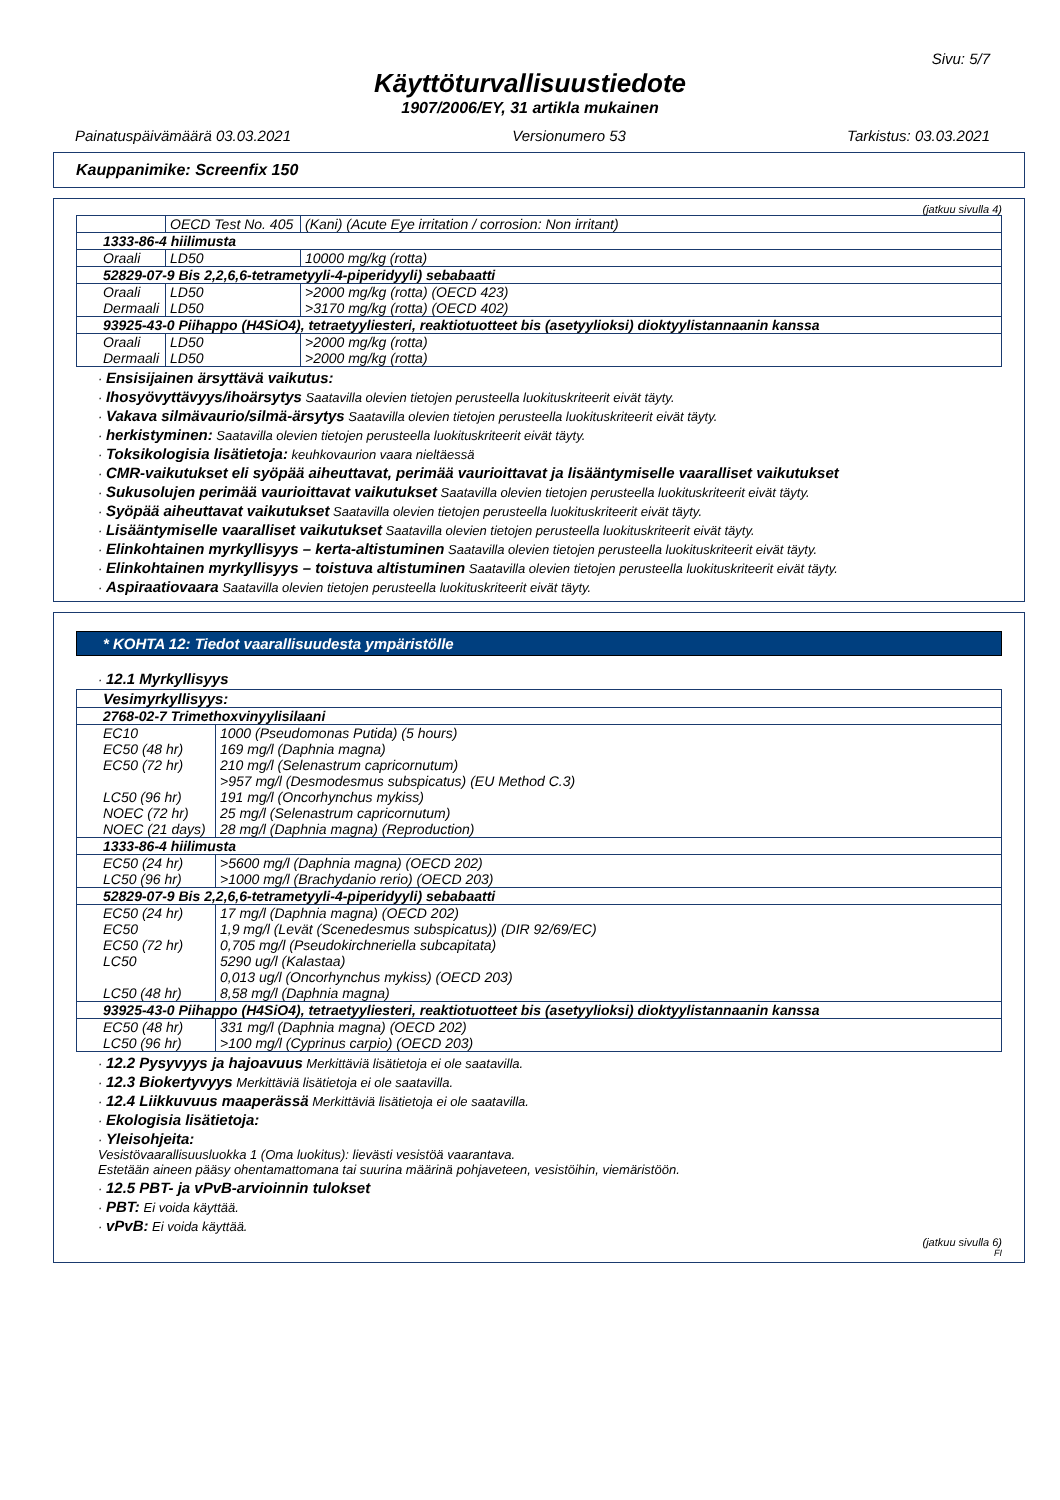Sivu: 5/7
Käyttöturvallisuustiedote
1907/2006/EY, 31 artikla mukainen
Painatuspäivämäärä 03.03.2021 Versionumero 53 Tarkistus: 03.03.2021
Kauppanimike: Screenfix 150
(jatkuu sivulla 4)
| | OECD Test No. 405 | (Kani) (Acute Eye irritation / corrosion: Non irritant) |
| 1333-86-4 hiilimusta | | |
| Oraali | LD50 | 10000 mg/kg (rotta) |
| 52829-07-9 Bis 2,2,6,6-tetrametyyli-4-piperidyyli) sebabaatti | | |
| Oraali Dermaali | LD50 LD50 | >2000 mg/kg (rotta) (OECD 423) >3170 mg/kg (rotta) (OECD 402) |
| 93925-43-0 Piihappo (H4SiO4), tetraetyyliesteri, reaktiotuotteet bis (asetyylioksi) dioktyylistannaanin kanssa | | |
| Oraali Dermaali | LD50 LD50 | >2000 mg/kg (rotta) >2000 mg/kg (rotta) |
· Ensisijainen ärsyttävä vaikutus:
· Ihosyövyttävyys/ihoärsytys Saatavilla olevien tietojen perusteella luokituskriteerit eivät täyty.
· Vakava silmävaurio/silmä-ärsytys Saatavilla olevien tietojen perusteella luokituskriteerit eivät täyty.
· herkistyminen: Saatavilla olevien tietojen perusteella luokituskriteerit eivät täyty.
· Toksikologisia lisätietoja: keuhkovaurion vaara nieltäessä
· CMR-vaikutukset eli syöpää aiheuttavat, perimää vaurioittavat ja lisääntymiselle vaaralliset vaikutukset
· Sukusolujen perimää vaurioittavat vaikutukset Saatavilla olevien tietojen perusteella luokituskriteerit eivät täyty.
· Syöpää aiheuttavat vaikutukset Saatavilla olevien tietojen perusteella luokituskriteerit eivät täyty.
· Lisääntymiselle vaaralliset vaikutukset Saatavilla olevien tietojen perusteella luokituskriteerit eivät täyty.
· Elinkohtainen myrkyllisyys – kerta-altistuminen Saatavilla olevien tietojen perusteella luokituskriteerit eivät täyty.
· Elinkohtainen myrkyllisyys – toistuva altistuminen Saatavilla olevien tietojen perusteella luokituskriteerit eivät täyty.
· Aspiraatiovaara Saatavilla olevien tietojen perusteella luokituskriteerit eivät täyty.
* KOHTA 12: Tiedot vaarallisuudesta ympäristölle
· 12.1 Myrkyllisyys
| Vesimyrkyllisyys: | |
| 2768-02-7 Trimethoxvinyylisilaani | |
| EC10 EC50 (48 hr) EC50 (72 hr) LC50 (96 hr) NOEC (72 hr) NOEC (21 days) | 1000 (Pseudomonas Putida) (5 hours) 169 mg/l (Daphnia magna) 210 mg/l (Selenastrum capricornutum) >957 mg/l (Desmodesmus subspicatus) (EU Method C.3) 191 mg/l (Oncorhynchus mykiss) 25 mg/l (Selenastrum capricornutum) 28 mg/l (Daphnia magna) (Reproduction) |
| 1333-86-4 hiilimusta | |
| EC50 (24 hr) LC50 (96 hr) | >5600 mg/l (Daphnia magna) (OECD 202) >1000 mg/l (Brachydanio rerio) (OECD 203) |
| 52829-07-9 Bis 2,2,6,6-tetrametyyli-4-piperidyyli) sebabaatti | |
| EC50 (24 hr) EC50 EC50 (72 hr) LC50 LC50 (48 hr) | 17 mg/l (Daphnia magna) (OECD 202) 1,9 mg/l (Levät (Scenedesmus subspicatus)) (DIR 92/69/EC) 0,705 mg/l (Pseudokirchneriella subcapitata) 5290 ug/l (Kalastaa) 0,013 ug/l (Oncorhynchus mykiss) (OECD 203) 8,58 mg/l (Daphnia magna) |
| 93925-43-0 Piihappo (H4SiO4), tetraetyyliesteri, reaktiotuotteet bis (asetyylioksi) dioktyylistannaanin kanssa | |
| EC50 (48 hr) LC50 (96 hr) | 331 mg/l (Daphnia magna) (OECD 202) >100 mg/l (Cyprinus carpio) (OECD 203) |
· 12.2 Pysyvyys ja hajoavuus Merkittäviä lisätietoja ei ole saatavilla.
· 12.3 Biokertyvyys Merkittäviä lisätietoja ei ole saatavilla.
· 12.4 Liikkuvuus maaperässä Merkittäviä lisätietoja ei ole saatavilla.
· Ekologisia lisätietoja:
· Yleisohjeita:
Vesistövaarallisuusluokka 1 (Oma luokitus): lievästi vesistöä vaarantava.
Estetään aineen pääsy ohentamattomana tai suurina määrinä pohjaveteen, vesistöihin, viemäristöön.
· 12.5 PBT- ja vPvB-arvioinnin tulokset
· PBT: Ei voida käyttää.
· vPvB: Ei voida käyttää.
(jatkuu sivulla 6)
FI